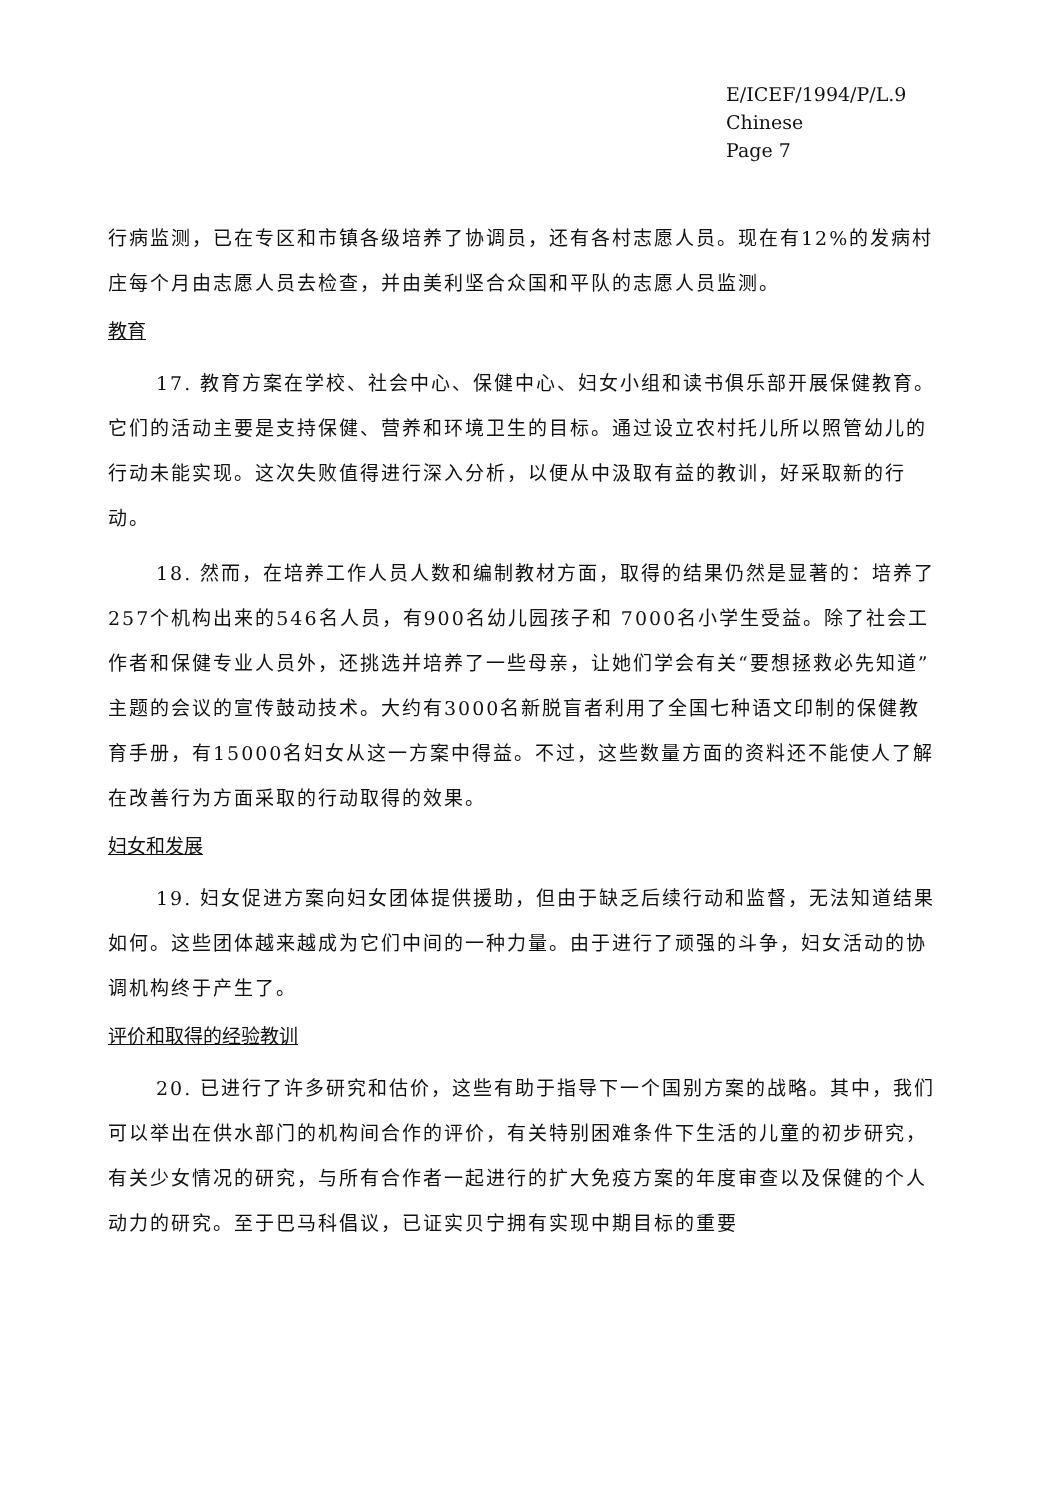E/ICEF/1994/P/L.9
Chinese
Page 7
行病监测，已在专区和市镇各级培养了协调员，还有各村志愿人员。现在有12%的发病村庄每个月由志愿人员去检查，并由美利坚合众国和平队的志愿人员监测。
教育
17. 教育方案在学校、社会中心、保健中心、妇女小组和读书俱乐部开展保健教育。它们的活动主要是支持保健、营养和环境卫生的目标。通过设立农村托儿所以照管幼儿的行动未能实现。这次失败值得进行深入分析，以便从中汲取有益的教训，好采取新的行动。
18. 然而，在培养工作人员人数和编制教材方面，取得的结果仍然是显著的：培养了257个机构出来的546名人员，有900名幼儿园孩子和 7000名小学生受益。除了社会工作者和保健专业人员外，还挑选并培养了一些母亲，让她们学会有关“要想拯救必先知道”主题的会议的宣传鼓动技术。大约有3000名新脱盲者利用了全国七种语文印制的保健教育手册，有15000名妇女从这一方案中得益。不过，这些数量方面的资料还不能使人了解在改善行为方面采取的行动取得的效果。
妇女和发展
19. 妇女促进方案向妇女团体提供援助，但由于缺乏后续行动和监督，无法知道结果如何。这些团体越来越成为它们中间的一种力量。由于进行了顽强的斗争，妇女活动的协调机构终于产生了。
评价和取得的经验教训
20. 已进行了许多研究和估价，这些有助于指导下一个国别方案的战略。其中，我们可以举出在供水部门的机构间合作的评价，有关特别困难条件下生活的儿童的初步研究，有关少女情况的研究，与所有合作者一起进行的扩大免疫方案的年度审查以及保健的个人动力的研究。至于巴马科倡议，已证实贝宁拥有实现中期目标的重要